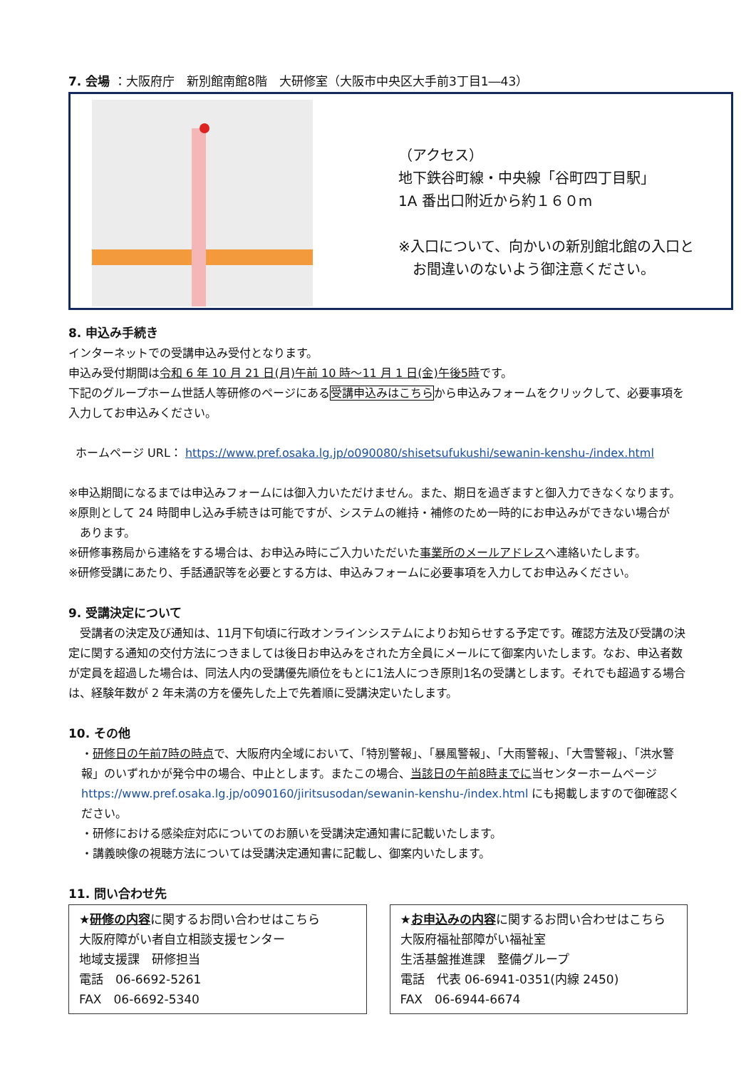7. 会場 ：大阪府庁　新別館南館8階　大研修室（大阪市中央区大手前3丁目1―43）
（アクセス）
地下鉄谷町線・中央線「谷町四丁目駅」
1A 番出口附近から約１６０m
※入口について、向かいの新別館北館の入口と
　お間違いのないよう御注意ください。
8. 申込み手続き
インターネットでの受講申込み受付となります。
申込み受付期間は令和 6 年 10 月 21 日(月)午前 10 時～11 月 1 日(金)午後5時です。
下記のグループホーム世話人等研修のページにある受講申込みはこちらから申込みフォームをクリックして、必要事項を
入力してお申込みください。
ホームページ URL： https://www.pref.osaka.lg.jp/o090080/shisetsufukushi/sewanin-kenshu-/index.html
※申込期間になるまでは申込みフォームには御入力いただけません。また、期日を過ぎますと御入力できなくなります。
※原則として 24 時間申し込み手続きは可能ですが、システムの維持・補修のため一時的にお申込みができない場合が
　あります。
※研修事務局から連絡をする場合は、お申込み時にご入力いただいた事業所のメールアドレスへ連絡いたします。
※研修受講にあたり、手話通訳等を必要とする方は、申込みフォームに必要事項を入力してお申込みください。
9. 受講決定について
　受講者の決定及び通知は、11月下旬頃に行政オンラインシステムによりお知らせする予定です。確認方法及び受講の決定に関する通知の交付方法につきましては後日お申込みをされた方全員にメールにて御案内いたします。なお、申込者数が定員を超過した場合は、同法人内の受講優先順位をもとに1法人につき原則1名の受講とします。それでも超過する場合は、経験年数が 2 年未満の方を優先した上で先着順に受講決定いたします。
10. その他
・研修日の午前7時の時点で、大阪府内全域において、「特別警報」、「暴風警報」、「大雨警報」、「大雪警報」、「洪水警報」のいずれかが発令中の場合、中止とします。またこの場合、当該日の午前8時までに当センターホームページ https://www.pref.osaka.lg.jp/o090160/jiritsusodan/sewanin-kenshu-/index.html にも掲載しますので御確認ください。
・研修における感染症対応についてのお願いを受講決定通知書に記載いたします。
・講義映像の視聴方法については受講決定通知書に記載し、御案内いたします。
11. 問い合わせ先
★研修の内容に関するお問い合わせはこちら
大阪府障がい者自立相談支援センター
地域支援課　研修担当
電話　06-6692-5261
FAX　06-6692-5340
★お申込みの内容に関するお問い合わせはこちら
大阪府福祉部障がい福祉室
生活基盤推進課　整備グループ
電話　代表 06-6941-0351(内線 2450)
FAX　06-6944-6674